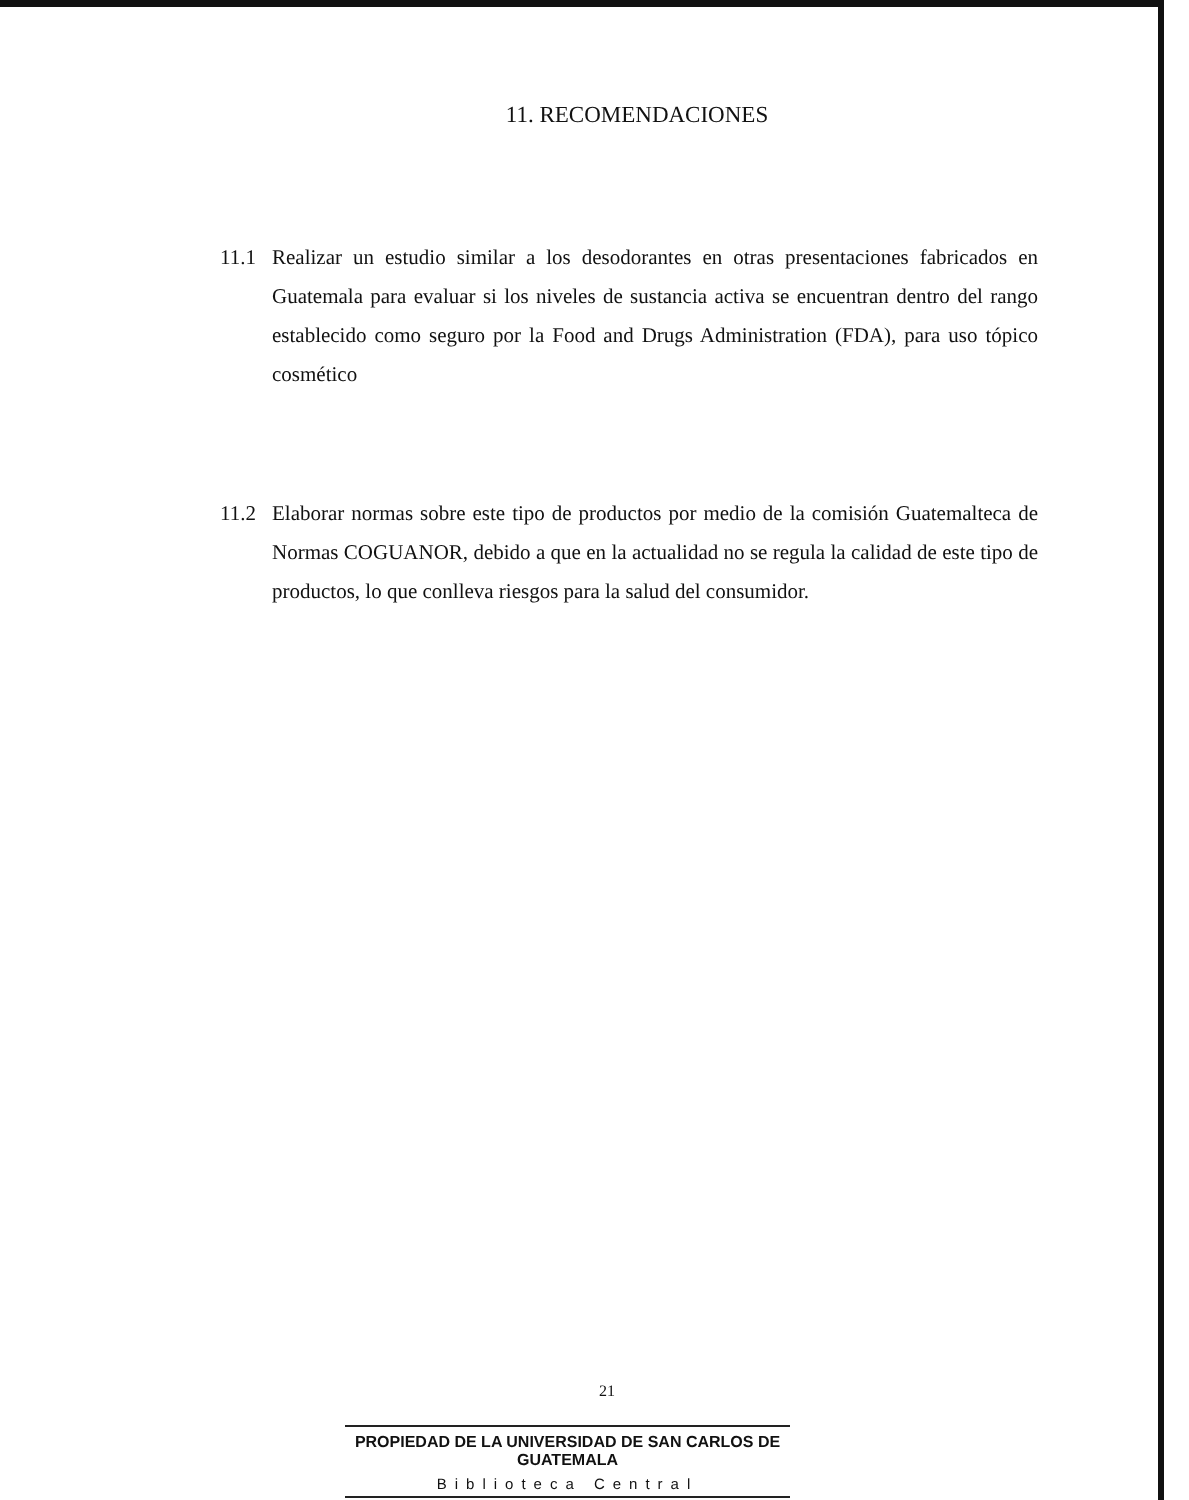11. RECOMENDACIONES
11.1 Realizar un estudio similar a los desodorantes en otras presentaciones fabricados en Guatemala para evaluar si los niveles de sustancia activa se encuentran dentro del rango establecido como seguro por la Food and Drugs Administration (FDA), para uso tópico cosmético
11.2 Elaborar normas sobre este tipo de productos por medio de la comisión Guatemalteca de Normas COGUANOR, debido a que en la actualidad no se regula la calidad de este tipo de productos, lo que conlleva riesgos para la salud del consumidor.
21
PROPIEDAD DE LA UNIVERSIDAD DE SAN CARLOS DE GUATEMALA
Biblioteca Central